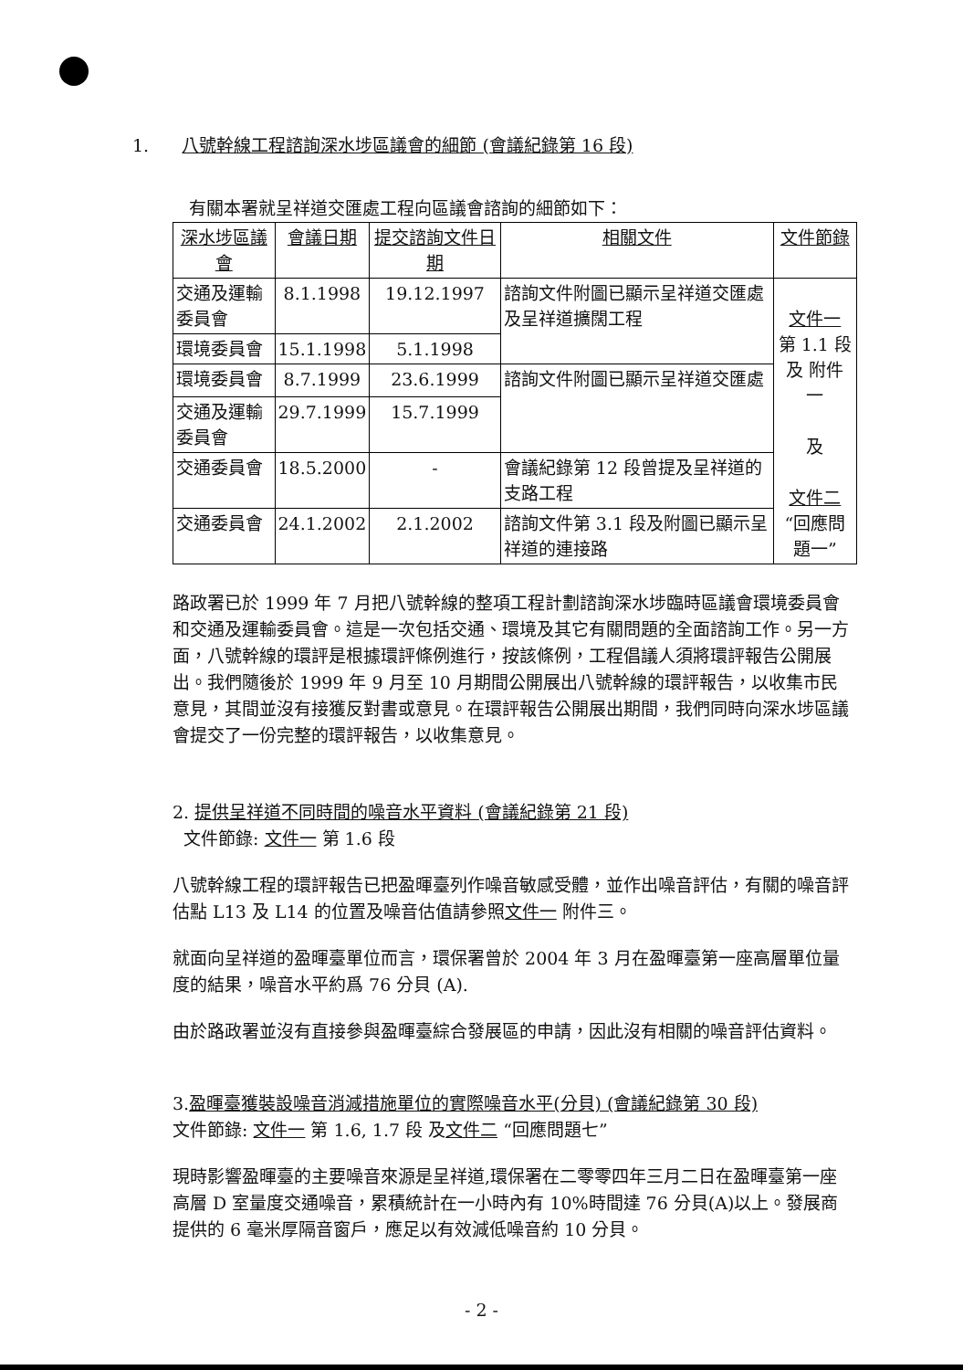1. 八號幹線工程諮詢深水埗區議會的細節 (會議紀錄第 16 段)
有關本署就呈祥道交匯處工程向區議會諮詢的細節如下：
| 深水埗區議會 | 會議日期 | 提交諮詢文件日期 | 相關文件 | 文件節錄 |
| --- | --- | --- | --- | --- |
| 交通及運輸委員會 | 8.1.1998 | 19.12.1997 | 諮詢文件附圖已顯示呈祥道交匯處及呈祥道擴闊工程 | 文件一 第 1.1 段 及 附件 一 及 文件二 “回應問題一” |
| 環境委員會 | 15.1.1998 | 5.1.1998 | | |
| 環境委員會 | 8.7.1999 | 23.6.1999 | 諮詢文件附圖已顯示呈祥道交匯處 | |
| 交通及運輸委員會 | 29.7.1999 | 15.7.1999 | | |
| 交通委員會 | 18.5.2000 | - | 會議紀錄第 12 段曾提及呈祥道的支路工程 | |
| 交通委員會 | 24.1.2002 | 2.1.2002 | 諮詢文件第 3.1 段及附圖已顯示呈祥道的連接路 | |
路政署已於 1999 年 7 月把八號幹線的整項工程計劃諮詢深水埗臨時區議會環境委員會和交通及運輸委員會。這是一次包括交通、環境及其它有關問題的全面諮詢工作。另一方面，八號幹線的環評是根據環評條例進行，按該條例，工程倡議人須將環評報告公開展出。我們隨後於 1999 年 9 月至 10 月期間公開展出八號幹線的環評報告，以收集市民意見，其間並沒有接獲反對書或意見。在環評報告公開展出期間，我們同時向深水埗區議會提交了一份完整的環評報告，以收集意見。
2. 提供呈祥道不同時間的噪音水平資料 (會議紀錄第 21 段)
文件節錄: 文件一 第 1.6 段
八號幹線工程的環評報告已把盈暉臺列作噪音敏感受體，並作出噪音評估，有關的噪音評估點 L13 及 L14 的位置及噪音估值請參照文件一 附件三。
就面向呈祥道的盈暉臺單位而言，環保署曾於 2004 年 3 月在盈暉臺第一座高層單位量度的結果，噪音水平約爲 76 分貝 (A).
由於路政署並沒有直接參與盈暉臺綜合發展區的申請，因此沒有相關的噪音評估資料。
3.盈暉臺獲裝設噪音消減措施單位的實際噪音水平(分貝) (會議紀錄第 30 段)
文件節錄: 文件一 第 1.6, 1.7 段 及文件二 “回應問題七”
現時影響盈暉臺的主要噪音來源是呈祥道,環保署在二零零四年三月二日在盈暉臺第一座高層 D 室量度交通噪音，累積統計在一小時內有 10%時間達 76 分貝(A)以上。發展商提供的 6 毫米厚隔音窗戶，應足以有效減低噪音約 10 分貝。
- 2 -